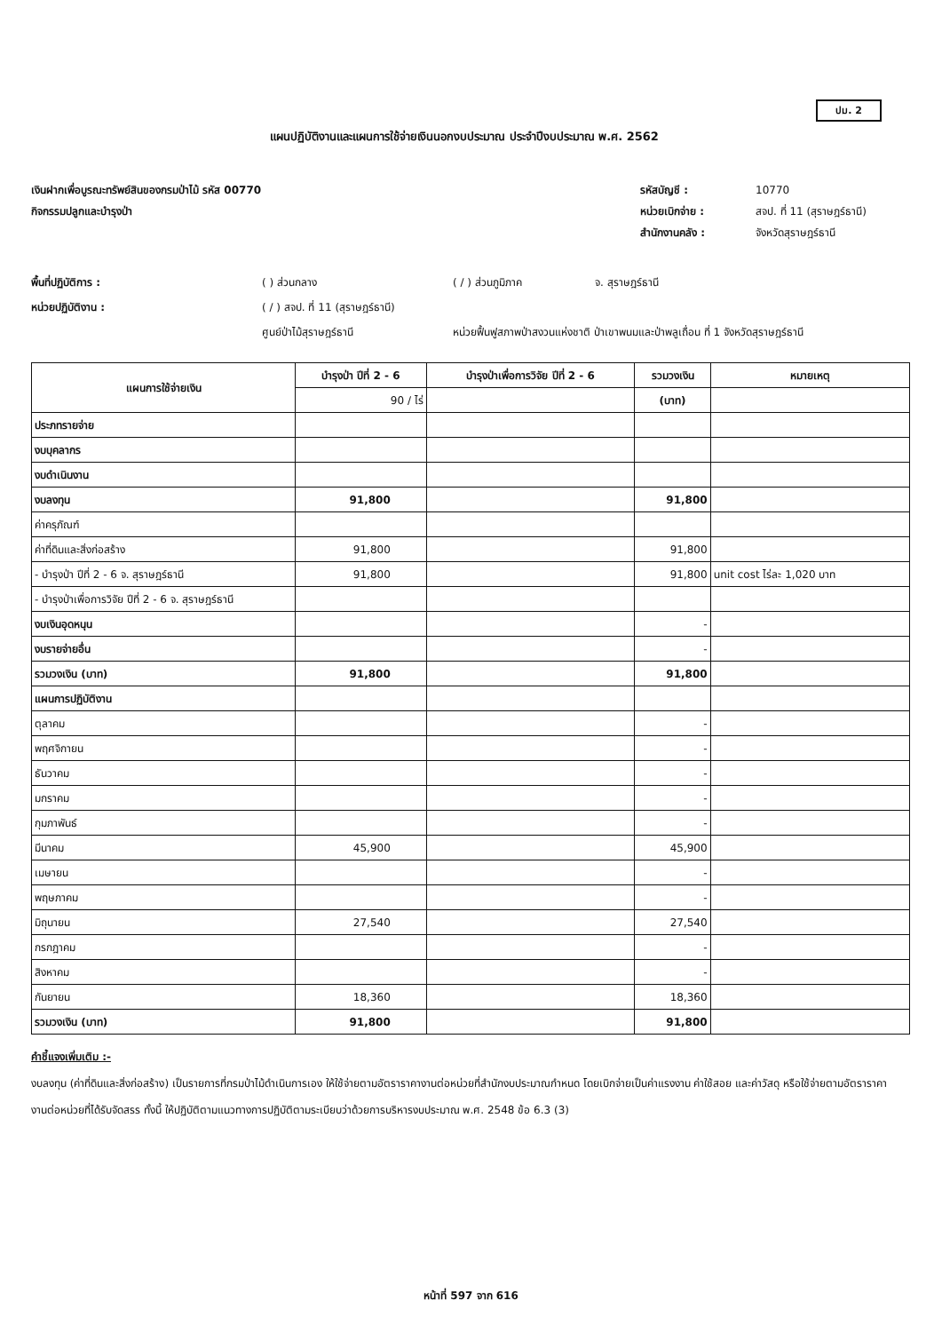ปม. 2
แผนปฏิบัติงานและแผนการใช้จ่ายเงินนอกงบประมาณ ประจำปีงบประมาณ พ.ศ. 2562
เงินฝากเพื่อบูรณะทรัพย์สินของกรมป่าไม้ รหัส 00770
กิจกรรมปลูกและบำรุงป่า
รหัสบัญชี : 10770 หน่วยเบิกจ่าย : สจป. ที่ 11 (สุราษฎร์ธานี) สำนักงานคลัง : จังหวัดสุราษฎร์ธานี
พื้นที่ปฏิบัติการ : ( ) ส่วนกลาง ( / ) ส่วนภูมิภาค จ. สุราษฎร์ธานี หน่วยปฏิบัติงาน : ( / ) สจป. ที่ 11 (สุราษฎร์ธานี) ศูนย์ป่าไม้สุราษฎร์ธานี หน่วยฟื้นฟูสภาพป่าสงวนแห่งชาติ ป่าเขาพนมและป่าพลูเถื่อน ที่ 1 จังหวัดสุราษฎร์ธานี
| แผนการใช้จ่ายเงิน | บำรุงป่า ปีที่ 2 - 6 | บำรุงป่าเพื่อการวิจัย ปีที่ 2 - 6 | รวมวงเงิน | หมายเหตุ |
| --- | --- | --- | --- | --- |
| | 90 / ไร่ | | (บาท) | |
| ประภทรายจ่าย | | | | |
| งบบุคลากร | | | | |
| งบดำเนินงาน | | | | |
| งบลงทุน | 91,800 | | 91,800 | |
| ค่าครุภัณฑ์ | | | | |
| ค่าที่ดินและสิ่งก่อสร้าง | 91,800 | | 91,800 | |
| - บำรุงป่า ปีที่ 2 - 6 จ. สุราษฎร์ธานี | 91,800 | | 91,800 | unit cost ไร่ละ 1,020 บาท |
| - บำรุงป่าเพื่อการวิจัย ปีที่ 2 - 6 จ. สุราษฎร์ธานี | | | | |
| งบเงินอุดหนุน | | | - | |
| งบรายจ่ายอื่น | | | - | |
| รวมวงเงิน (บาท) | 91,800 | | 91,800 | |
| แผนการปฏิบัติงาน | | | | |
| ตุลาคม | | | - | |
| พฤศจิกายน | | | - | |
| ธันวาคม | | | - | |
| มกราคม | | | - | |
| กุมภาพันธ์ | | | - | |
| มีนาคม | 45,900 | | 45,900 | |
| เมษายน | | | - | |
| พฤษภาคม | | | - | |
| มิถุนายน | 27,540 | | 27,540 | |
| กรกฎาคม | | | - | |
| สิงหาคม | | | - | |
| กันยายน | 18,360 | | 18,360 | |
| รวมวงเงิน (บาท) | 91,800 | | 91,800 | |
คำชี้แจงเพิ่มเติม :-
งบลงทุน (ค่าที่ดินและสิ่งก่อสร้าง) เป็นรายการที่กรมป่าไม้ดำเนินการเอง ให้ใช้จ่ายตามอัตราราคางานต่อหน่วยที่สำนักงบประมาณกำหนด โดยเบิกจ่ายเป็นค่าแรงงาน ค่าใช้สอย และค่าวัสดุ หรือใช้จ่ายตามอัตราราคางานต่อหน่วยที่ได้รับจัดสรร ทั้งนี้ ให้ปฏิบัติตามแนวทางการปฏิบัติตามระเบียบว่าด้วยการบริหารงบประมาณ พ.ศ. 2548 ข้อ 6.3 (3)
หน้าที่ 597 จาก 616